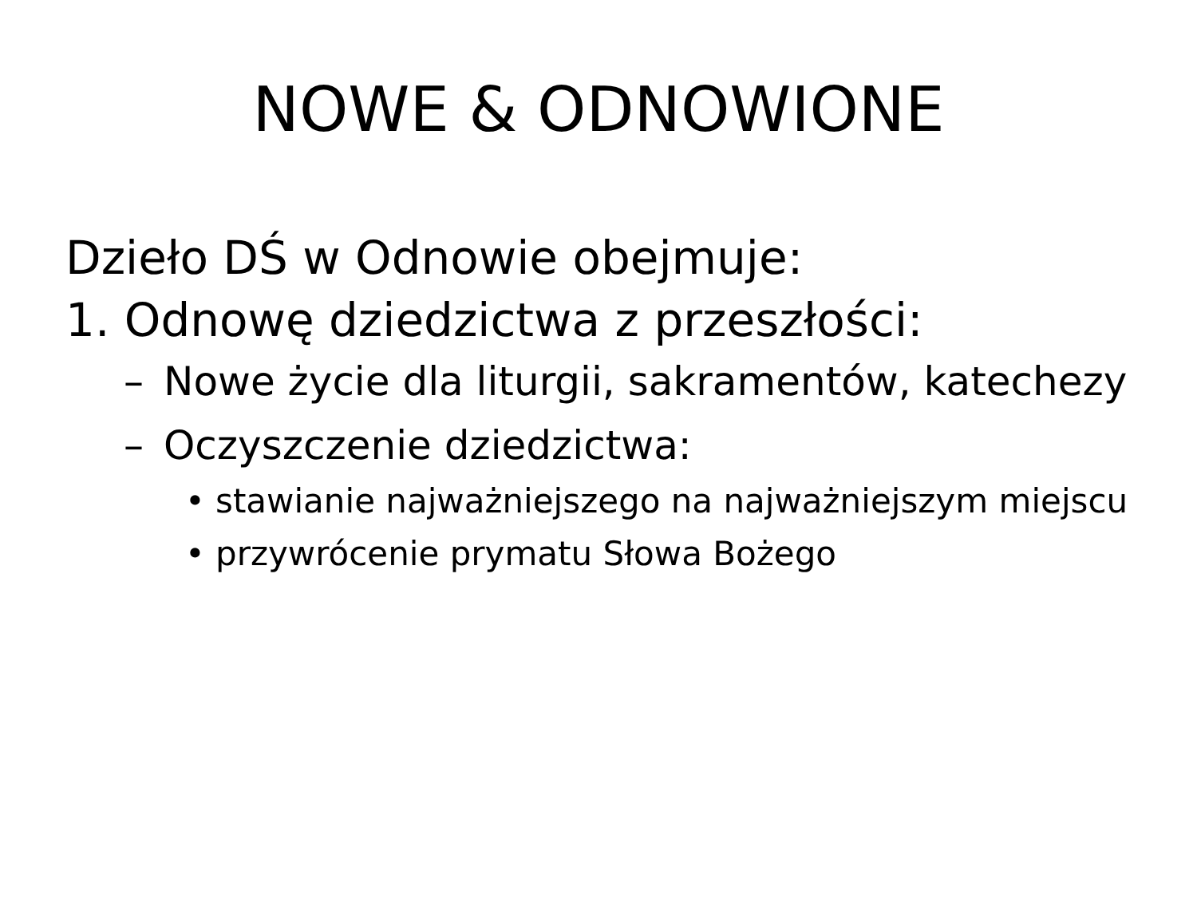NOWE & ODNOWIONE
Dzieło DŚ w Odnowie obejmuje:
1. Odnowę dziedzictwa z przeszłości:
– Nowe życie dla liturgii, sakramentów, katechezy
– Oczyszczenie dziedzictwa:
• stawianie najważniejszego na najważniejszym miejscu
• przywrócenie prymatu Słowa Bożego